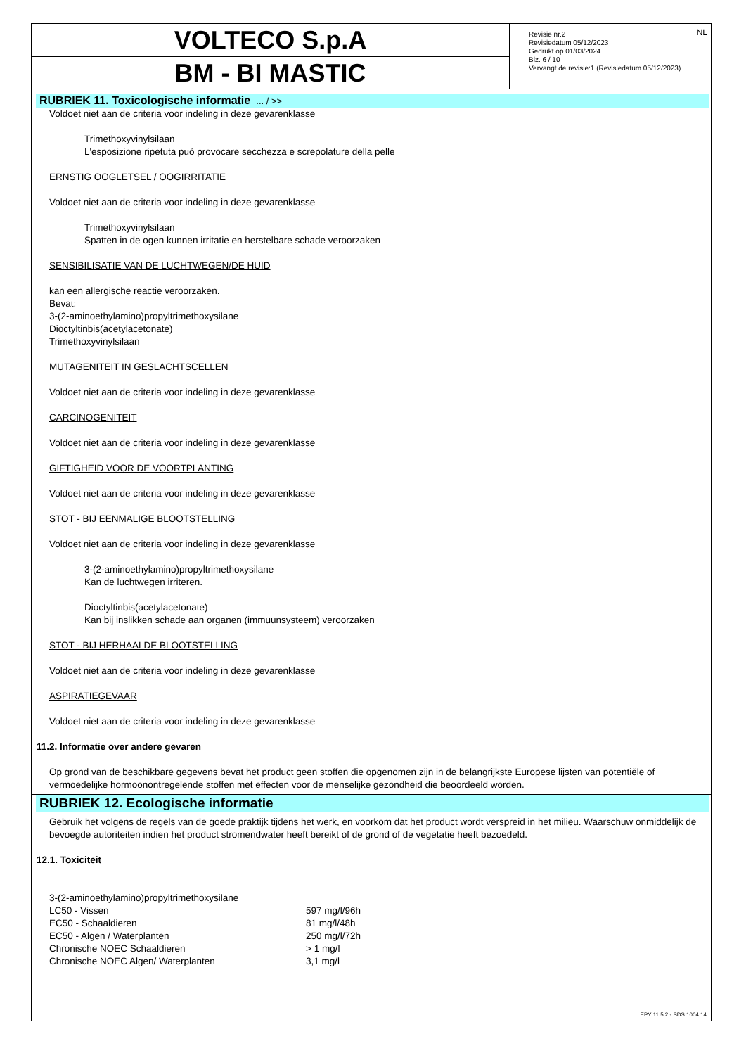VOLTECO S.p.A
BM - BI MASTIC
NL Revisie nr.2
Revisiedatum 05/12/2023
Gedrukt op 01/03/2024
Blz. 6 / 10
Vervangt de revisie:1 (Revisiedatum 05/12/2023)
RUBRIEK 11. Toxicologische informatie ... / >>
Voldoet niet aan de criteria voor indeling in deze gevarenklasse
Trimethoxyvinylsilaan
L'esposizione ripetuta può provocare secchezza e screpolature della pelle
ERNSTIG OOGLETSEL / OOGIRRITATIE
Voldoet niet aan de criteria voor indeling in deze gevarenklasse
Trimethoxyvinylsilaan
Spatten in de ogen kunnen irritatie en herstelbare schade veroorzaken
SENSIBILISATIE VAN DE LUCHTWEGEN/DE HUID
kan een allergische reactie veroorzaken.
Bevat:
3-(2-aminoethylamino)propyltrimethoxysilane
Dioctyltinbis(acetylacetonate)
Trimethoxyvinylsilaan
MUTAGENITEIT IN GESLACHTSCELLEN
Voldoet niet aan de criteria voor indeling in deze gevarenklasse
CARCINOGENITEIT
Voldoet niet aan de criteria voor indeling in deze gevarenklasse
GIFTIGHEID VOOR DE VOORTPLANTING
Voldoet niet aan de criteria voor indeling in deze gevarenklasse
STOT - BIJ EENMALIGE BLOOTSTELLING
Voldoet niet aan de criteria voor indeling in deze gevarenklasse
3-(2-aminoethylamino)propyltrimethoxysilane
Kan de luchtwegen irriteren.
Dioctyltinbis(acetylacetonate)
Kan bij inslikken schade aan organen (immuunsysteem) veroorzaken
STOT - BIJ HERHAALDE BLOOTSTELLING
Voldoet niet aan de criteria voor indeling in deze gevarenklasse
ASPIRATIEGEVAAR
Voldoet niet aan de criteria voor indeling in deze gevarenklasse
11.2. Informatie over andere gevaren
Op grond van de beschikbare gegevens bevat het product geen stoffen die opgenomen zijn in de belangrijkste Europese lijsten van potentiële of vermoedelijke hormoonontregelende stoffen met effecten voor de menselijke gezondheid die beoordeeld worden.
RUBRIEK 12. Ecologische informatie
Gebruik het volgens de regels van de goede praktijk tijdens het werk, en voorkom dat het product wordt verspreid in het milieu. Waarschuw onmiddelijk de bevoegde autoriteiten indien het product stromendwater heeft bereikt of de grond of de vegetatie heeft bezoedeld.
12.1. Toxiciteit
| 3-(2-aminoethylamino)propyltrimethoxysilane | |
| LC50 - Vissen | 597 mg/l/96h |
| EC50 - Schaaldieren | 81 mg/l/48h |
| EC50 - Algen / Waterplanten | 250 mg/l/72h |
| Chronische NOEC Schaaldieren | > 1 mg/l |
| Chronische NOEC Algen/ Waterplanten | 3,1 mg/l |
EPY 11.5.2 - SDS 1004.14